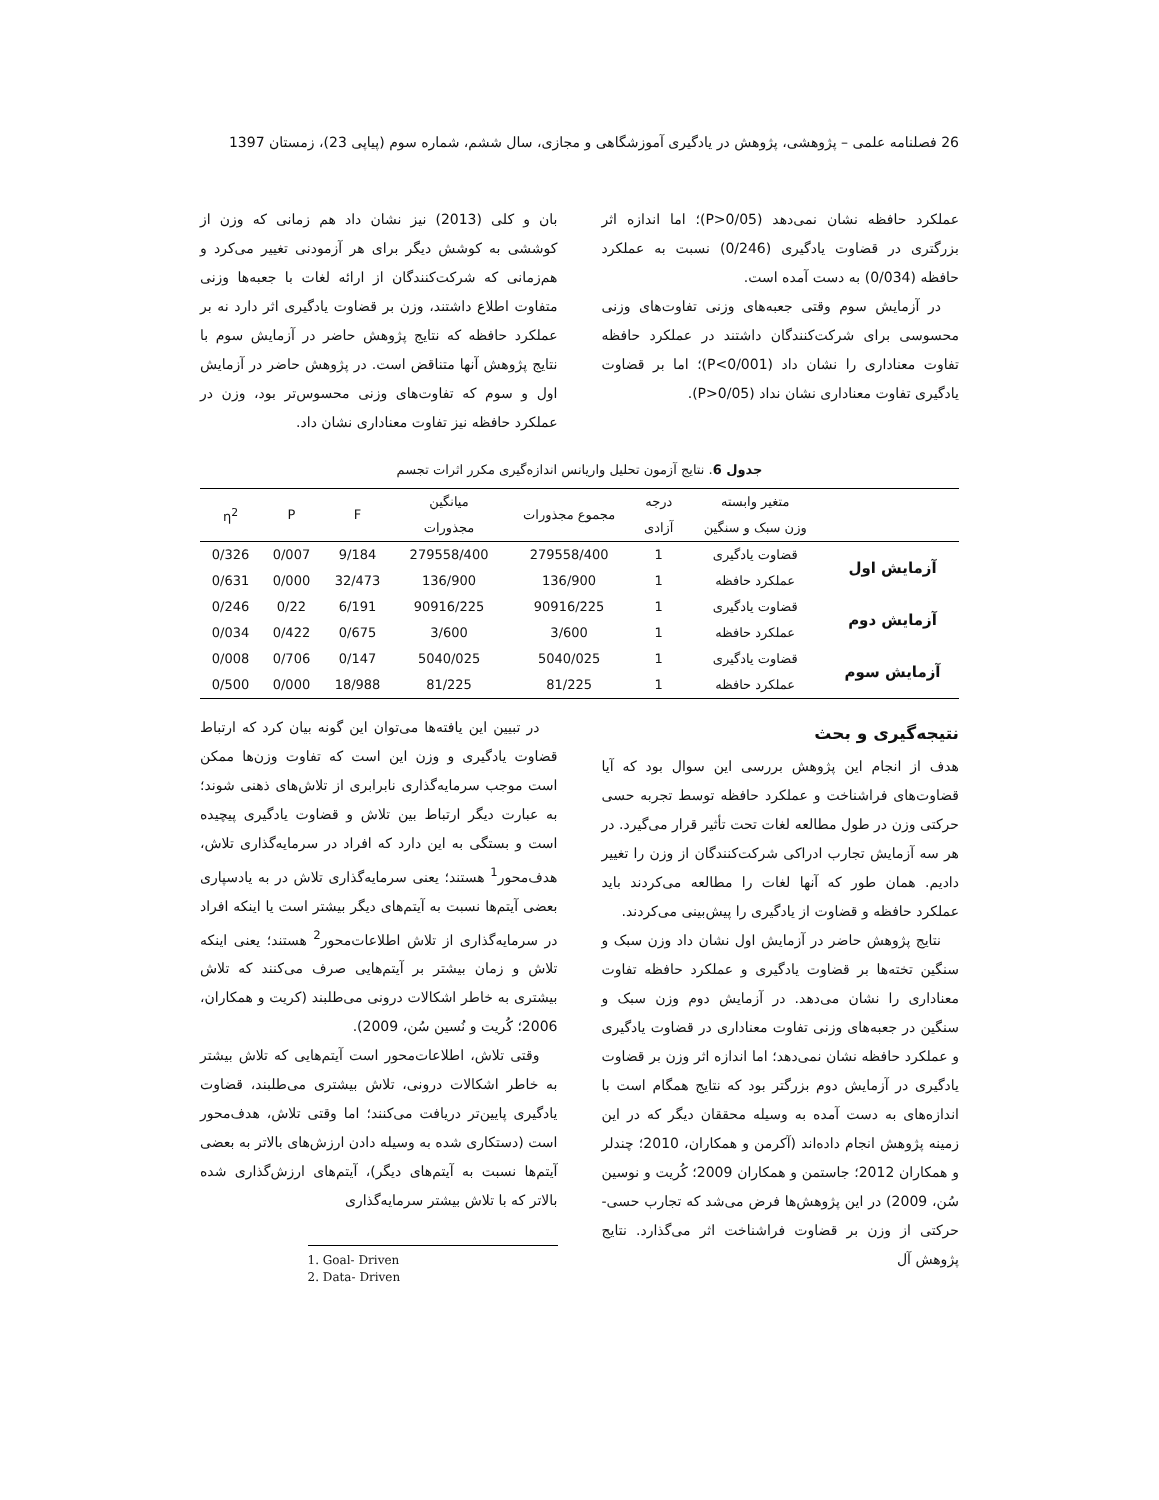26 فصلنامه علمی – پژوهشی، پژوهش در یادگیری آموزشگاهی و مجازی، سال ششم، شماره سوم (پیاپی 23)، زمستان 1397
عملکرد حافظه نشان نمی‌دهد (P>0/05)؛ اما اندازه اثر بزرگتری در قضاوت یادگیری (0/246) نسبت به عملکرد حافظه (0/034) به دست آمده است.
در آزمایش سوم وقتی جعبه‌های وزنی تفاوت‌های وزنی محسوسی برای شرکت‌کنندگان داشتند در عملکرد حافظه تفاوت معناداری را نشان داد (P<0/001)؛ اما بر قضاوت یادگیری تفاوت معناداری نشان نداد (P>0/05).
بان و کلی (2013) نیز نشان داد هم زمانی که وزن از کوششی به کوشش دیگر برای هر آزمودنی تغییر می‌کرد و هم‌زمانی که شرکت‌کنندگان از ارائه لغات با جعبه‌ها وزنی متفاوت اطلاع داشتند، وزن بر قضاوت یادگیری اثر دارد نه بر عملکرد حافظه که نتایج پژوهش حاضر در آزمایش سوم با نتایج پژوهش آنها متناقض است. در پژوهش حاضر در آزمایش اول و سوم که تفاوت‌های وزنی محسوس‌تر بود، وزن در عملکرد حافظه نیز تفاوت معناداری نشان داد.
جدول 6. نتایج آزمون تحلیل واریانس اندازه‌گیری مکرر اثرات تجسم
| | متغیر وابسته | درجه | مجموع مجذورات | میانگین | F | P | η<sup>2</sup> |
| --- | --- | --- | --- | --- | --- | --- | --- |
| | وزن سبک و سنگین | آزادی | | مجذورات | | | |
| آزمایش اول | قضاوت یادگیری | 1 | 279558/400 | 279558/400 | 9/184 | 0/007 | 0/326 |
| | عملکرد حافظه | 1 | 136/900 | 136/900 | 32/473 | 0/000 | 0/631 |
| آزمایش دوم | قضاوت یادگیری | 1 | 90916/225 | 90916/225 | 6/191 | 0/22 | 0/246 |
| | عملکرد حافظه | 1 | 3/600 | 3/600 | 0/675 | 0/422 | 0/034 |
| آزمایش سوم | قضاوت یادگیری | 1 | 5040/025 | 5040/025 | 0/147 | 0/706 | 0/008 |
| | عملکرد حافظه | 1 | 81/225 | 81/225 | 18/988 | 0/000 | 0/500 |
نتیجه‌گیری و بحث
هدف از انجام این پژوهش بررسی این سوال بود که آیا قضاوت‌های فراشناخت و عملکرد حافظه توسط تجربه حسی حرکتی وزن در طول مطالعه لغات تحت تأثیر قرار می‌گیرد. در هر سه آزمایش تجارب ادراکی شرکت‌کنندگان از وزن را تغییر دادیم. همان طور که آنها لغات را مطالعه می‌کردند باید عملکرد حافظه و قضاوت از یادگیری را پیش‌بینی می‌کردند.
نتایج پژوهش حاضر در آزمایش اول نشان داد وزن سبک و سنگین تخته‌ها بر قضاوت یادگیری و عملکرد حافظه تفاوت معناداری را نشان می‌دهد. در آزمایش دوم وزن سبک و سنگین در جعبه‌های وزنی تفاوت معناداری در قضاوت یادگیری و عملکرد حافظه نشان نمی‌دهد؛ اما اندازه اثر وزن بر قضاوت یادگیری در آزمایش دوم بزرگتر بود که نتایج همگام است با اندازه‌های به دست آمده به وسیله محققان دیگر که در این زمینه پژوهش انجام داده‌اند (آکرمن و همکاران، 2010؛ چندلر و همکاران 2012؛ جاستمن و همکاران 2009؛ کُریت و نوسین سُن، 2009) در این پژوهش‌ها فرض می‌شد که تجارب حسی- حرکتی از وزن بر قضاوت فراشناخت اثر می‌گذارد. نتایج پژوهش آل
در تبیین این یافته‌ها می‌توان این گونه بیان کرد که ارتباط قضاوت یادگیری و وزن این است که تفاوت وزن‌ها ممکن است موجب سرمایه‌گذاری نابرابری از تلاش‌های ذهنی شوند؛ به عبارت دیگر ارتباط بین تلاش و قضاوت یادگیری پیچیده است و بستگی به این دارد که افراد در سرمایه‌گذاری تلاش، هدف‌محور<sup>1</sup> هستند؛ یعنی سرمایه‌گذاری تلاش در به یادسپاری بعضی آیتم‌ها نسبت به آیتم‌های دیگر بیشتر است یا اینکه افراد در سرمایه‌گذاری از تلاش اطلاعات‌محور<sup>2</sup> هستند؛ یعنی اینکه تلاش و زمان بیشتر بر آیتم‌هایی صرف می‌کنند که تلاش بیشتری به خاطر اشکالات درونی می‌طلبند (کریت و همکاران، 2006؛ کُریت و نُسین سُن، 2009).
وقتی تلاش، اطلاعات‌محور است آیتم‌هایی که تلاش بیشتر به خاطر اشکالات درونی، تلاش بیشتری می‌طلبند، قضاوت یادگیری پایین‌تر دریافت می‌کنند؛ اما وقتی تلاش، هدف‌محور است (دستکاری شده به وسیله دادن ارزش‌های بالاتر به بعضی آیتم‌ها نسبت به آیتم‌های دیگر)، آیتم‌های ارزش‌گذاری شده بالاتر که با تلاش بیشتر سرمایه‌گذاری
1. Goal- Driven
2. Data- Driven